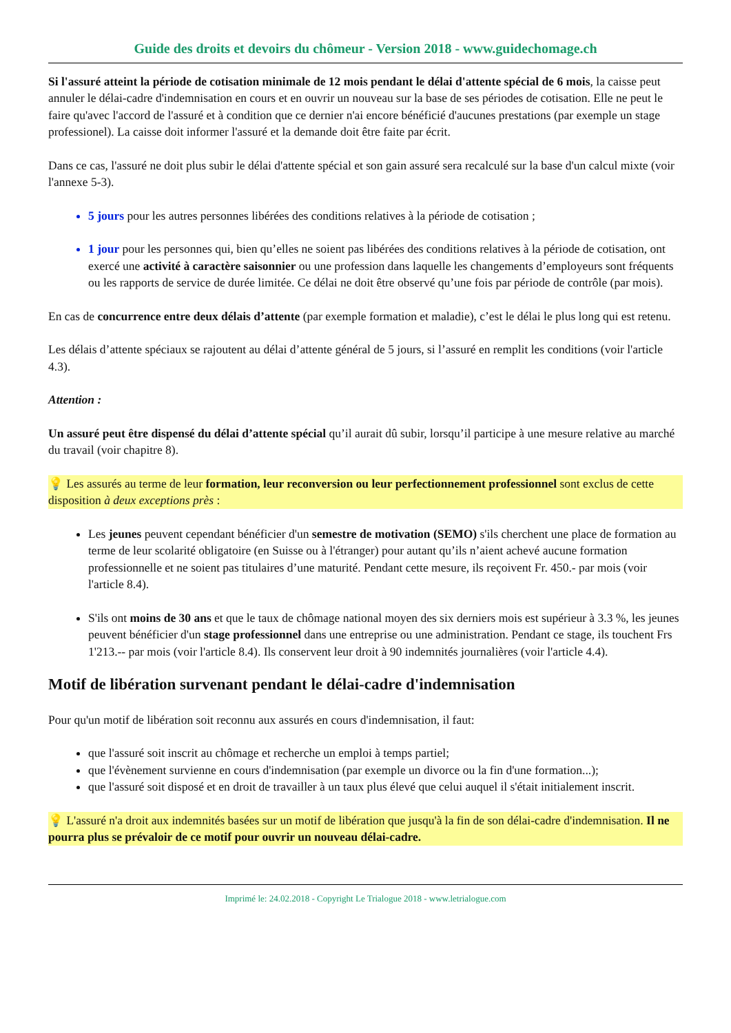Guide des droits et devoirs du chômeur - Version 2018 - www.guidechomage.ch
Si l'assuré atteint la période de cotisation minimale de 12 mois pendant le délai d'attente spécial de 6 mois, la caisse peut annuler le délai-cadre d'indemnisation en cours et en ouvrir un nouveau sur la base de ses périodes de cotisation. Elle ne peut le faire qu'avec l'accord de l'assuré et à condition que ce dernier n'ai encore bénéficié d'aucunes prestations (par exemple un stage professionel). La caisse doit informer l'assuré et la demande doit être faite par écrit.
Dans ce cas, l'assuré ne doit plus subir le délai d'attente spécial et son gain assuré sera recalculé sur la base d'un calcul mixte (voir l'annexe 5-3).
5 jours pour les autres personnes libérées des conditions relatives à la période de cotisation ;
1 jour pour les personnes qui, bien qu’elles ne soient pas libérées des conditions relatives à la période de cotisation, ont exercé une activité à caractère saisonnier ou une profession dans laquelle les changements d’employeurs sont fréquents ou les rapports de service de durée limitée. Ce délai ne doit être observé qu’une fois par période de contrôle (par mois).
En cas de concurrence entre deux délais d’attente (par exemple formation et maladie), c’est le délai le plus long qui est retenu.
Les délais d’attente spéciaux se rajoutent au délai d’attente général de 5 jours, si l’assuré en remplit les conditions (voir l'article 4.3).
Attention :
Un assuré peut être dispensé du délai d’attente spécial qu’il aurait dû subir, lorsqu’il participe à une mesure relative au marché du travail (voir chapitre 8).
💡 Les assurés au terme de leur formation, leur reconversion ou leur perfectionnement professionnel sont exclus de cette disposition à deux exceptions près :
Les jeunes peuvent cependant bénéficier d'un semestre de motivation (SEMO) s'ils cherchent une place de formation au terme de leur scolarité obligatoire (en Suisse ou à l'étranger) pour autant qu’ils n’aient achevé aucune formation professionnelle et ne soient pas titulaires d’une maturité. Pendant cette mesure, ils reçoivent Fr. 450.- par mois (voir l'article 8.4).
S'ils ont moins de 30 ans et que le taux de chômage national moyen des six derniers mois est supérieur à 3.3 %, les jeunes peuvent bénéficier d'un stage professionnel dans une entreprise ou une administration. Pendant ce stage, ils touchent Frs 1'213.-- par mois (voir l'article 8.4). Ils conservent leur droit à 90 indemnités journalières (voir l'article 4.4).
Motif de libération survenant pendant le délai-cadre d'indemnisation
Pour qu'un motif de libération soit reconnu aux assurés en cours d'indemnisation, il faut:
que l'assuré soit inscrit au chômage et recherche un emploi à temps partiel;
que l'évènement survienne en cours d'indemnisation (par exemple un divorce ou la fin d'une formation...);
que l'assuré soit disposé et en droit de travailler à un taux plus élevé que celui auquel il s'était initialement inscrit.
💡 L'assuré n'a droit aux indemnités basées sur un motif de libération que jusqu'à la fin de son délai-cadre d'indemnisation. Il ne pourra plus se prévaloir de ce motif pour ouvrir un nouveau délai-cadre.
Imprimé le: 24.02.2018 - Copyright Le Trialogue 2018 - www.letrialogue.com